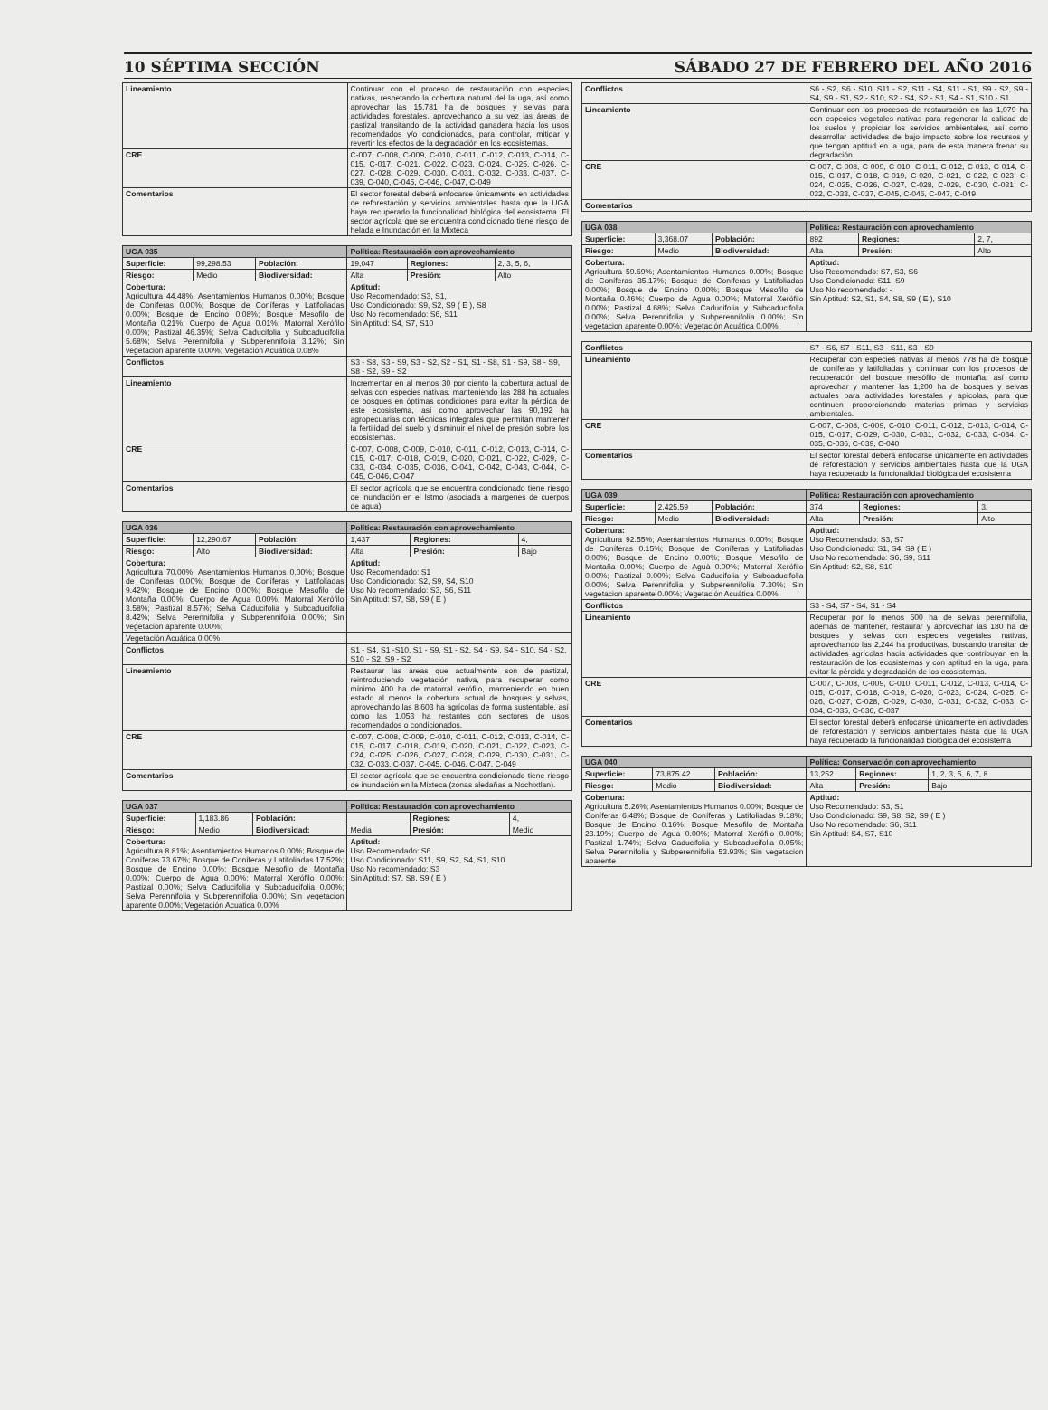10 SÉPTIMA SECCIÓN SÁBADO 27 DE FEBRERO DEL AÑO 2016
| Lineamiento | Continuar con el proceso de restauración con especies nativas, respetando la cobertura natural del la uga, así como aprovechar las 15,781 ha de bosques y selvas para actividades forestales, aprovechando a su vez las áreas de pastizal transitando de la actividad ganadera hacia los usos recomendados y/o condicionados, para controlar, mitigar y revertir los efectos de la degradación en los ecosistemas. |
| CRE | C-007, C-008, C-009, C-010, C-011, C-012, C-013, C-014, C-015, C-017, C-021, C-022, C-023, C-024, C-025, C-026, C-027, C-028, C-029, C-030, C-031, C-032, C-033, C-037, C-039, C-040, C-045, C-046, C-047, C-049 |
| Comentarios | El sector forestal deberá enfocarse únicamente en actividades de reforestación y servicios ambientales hasta que la UGA haya recuperado la funcionalidad biológica del ecosistema. El sector agrícola que se encuentra condicionado tiene riesgo de helada e Inundación en la Mixteca |
| UGA 035 | | | Política: Restauración con aprovechamiento | | |
| --- | --- | --- | --- | --- | --- |
| Superficie: | 99,298.53 | Población: | 19,047 | Regiones: | 2, 3, 5, 6, |
| Riesgo: | Medio | Biodiversidad: | Alta | Presión: | Alto |
| Cobertura: Agricultura 44.48%; Asentamientos Humanos 0.00%; Bosque de Coníferas 0.00%; Bosque de Coníferas y Latifoliadas 0.00%; Bosque de Encino 0.08%; Bosque Mesofilo de Montaña 0.21%; Cuerpo de Agua 0.01%; Matorral Xerófilo 0.00%; Pastizal 46.35%; Selva Caducifolia y Subcaducifolia 5.68%; Selva Perennifolia y Subperennifolia 3.12%; Sin vegetacion aparente 0.00%; Vegetación Acuática 0.08% | | | Aptitud: Uso Recomendado: S3, S1, Uso Condicionado: S9, S2, S9 ( E ), S8 Uso No recomendado: S6, S11 Sin Aptitud: S4, S7, S10 | | |
| Conflictos | | | S3 - S8, S3 - S9, S3 - S2, S2 - S1, S1 - S8, S1 - S9, S8 - S9, S8 - S2, S9 - S2 | | |
| Lineamiento | | | Incrementar en al menos 30 por ciento la cobertura actual de selvas con especies nativas, manteniendo las 288 ha actuales de bosques en óptimas condiciones para evitar la pérdida de este ecosistema, así como aprovechar las 90,192 ha agropecuarias con técnicas integrales que permitan mantener la fertilidad del suelo y disminuir el nivel de presión sobre los ecosistemas. | | |
| CRE | | | C-007, C-008, C-009, C-010, C-011, C-012, C-013, C-014, C-015, C-017, C-018, C-019, C-020, C-021, C-022, C-029, C-033, C-034, C-035, C-036, C-041, C-042, C-043, C-044, C-045, C-046, C-047 | | |
| Comentarios | | | El sector agrícola que se encuentra condicionado tiene riesgo de inundación en el Istmo (asociada a margenes de cuerpos de agua) | | |
| UGA 036 | | | Política: Restauración con aprovechamiento | | |
| --- | --- | --- | --- | --- | --- |
| Superficie: | 12,290.67 | Población: | 1,437 | Regiones: | 4, |
| Riesgo: | Alto | Biodiversidad: | Alta | Presión: | Bajo |
| Cobertura: Agricultura 70.00%; Asentamientos Humanos 0.00%; Bosque de Coníferas 0.00%; Bosque de Coníferas y Latifoliadas 9.42%; Bosque de Encino 0.00%; Bosque Mesofilo de Montaña 0.00%; Cuerpo de Agua 0.00%; Matorral Xerófilo 3.58%; Pastizal 8.57%; Selva Caducifolia y Subcaducifolia 8.42%; Selva Perennifolia y Subperennifolia 0.00%; Sin vegetacion aparente 0.00%; | | | Aptitud: Uso Recomendado: S1 Uso Condicionado: S2, S9, S4, S10 Uso No recomendado: S3, S6, S11 Sin Aptitud: S7, S8, S9 ( E ) | | |
| Vegetación Acuática 0.00% | | | | | |
| Conflictos | | | S1 - S4, S1 -S10, S1 - S9, S1 - S2, S4 - S9, S4 - S10, S4 - S2, S10 - S2, S9 - S2 | | |
| Lineamiento | | | Restaurar las áreas que actualmente son de pastizal, reintroduciendo vegetación nativa, para recuperar como mínimo 400 ha de matorral xerófilo, manteniendo en buen estado al menos la cobertura actual de bosques y selvas, aprovechando las 8,603 ha agrícolas de forma sustentable, así como las 1,053 ha restantes con sectores de usos recomendados o condicionados. | | |
| CRE | | | C-007, C-008, C-009, C-010, C-011, C-012, C-013, C-014, C-015, C-017, C-018, C-019, C-020, C-021, C-022, C-023, C-024, C-025, C-026, C-027, C-028, C-029, C-030, C-031, C-032, C-033, C-037, C-045, C-046, C-047, C-049 | | |
| Comentarios | | | El sector agrícola que se encuentra condicionado tiene riesgo de inundación en la Mixteca (zonas aledañas a Nochixtlan). | | |
| UGA 037 | | | Política: Restauración con aprovechamiento | | |
| --- | --- | --- | --- | --- | --- |
| Superficie: | 1,183.86 | Población: | | Regiones: | 4, |
| Riesgo: | Medio | Biodiversidad: | Media | Presión: | Medio |
| Cobertura: Agricultura 8.81%; Asentamientos Humanos 0.00%; Bosque de Coníferas 73.67%; Bosque de Coníferas y Latifoliadas 17.52%; Bosque de Encino 0.00%; Bosque Mesofilo de Montaña 0.00%; Cuerpo de Agua 0.00%; Matorral Xerófilo 0.00%; Pastizal 0.00%; Selva Caducifolia y Subcaducifolia 0.00%; Selva Perennifolia y Subperennifolia 0.00%; Sin vegetacion aparente 0.00%; Vegetación Acuática 0.00% | | | Aptitud: Uso Recomendado: S6 Uso Condicionado: S11, S9, S2, S4, S1, S10 Uso No recomendado: S3 Sin Aptitud: S7, S8, S9 ( E ) | | |
| Conflictos | S6 - S2, S6 - S10, S11 - S2, S11 - S4, S11 - S1, S9 - S2, S9 - S4, S9 - S1, S2 - S10, S2 - S4, S2 - S1, S4 - S1, S10 - S1 |
| Lineamiento | Continuar con los procesos de restauración en las 1,079 ha con especies vegetales nativas para regenerar la calidad de los suelos y propiciar los servicios ambientales, así como desarrollar actividades de bajo impacto sobre los recursos y que tengan aptitud en la uga, para de esta manera frenar su degradación. |
| CRE | C-007, C-008, C-009, C-010, C-011, C-012, C-013, C-014, C-015, C-017, C-018, C-019, C-020, C-021, C-022, C-023, C-024, C-025, C-026, C-027, C-028, C-029, C-030, C-031, C-032, C-033, C-037, C-045, C-046, C-047, C-049 |
| Comentarios | |
| UGA 038 | | | Política: Restauración con aprovechamiento | | |
| --- | --- | --- | --- | --- | --- |
| Superficie: | 3,368.07 | Población: | 892 | Regiones: | 2, 7, |
| Riesgo: | Medio | Biodiversidad: | Alta | Presión: | Alto |
| Cobertura: Agricultura 59.69%; Asentamientos Humanos 0.00%; Bosque de Coníferas 35.17%; Bosque de Coníferas y Latifoliadas 0.00%; Bosque de Encino 0.00%; Bosque Mesofilo de Montaña 0.46%; Cuerpo de Agua 0.00%; Matorral Xerófilo 0.00%; Pastizal 4.68%; Selva Caducifolia y Subcaducifolia 0.00%; Selva Perennifolia y Subperennifolia 0.00%; Sin vegetacion aparente 0.00%; Vegetación Acuática 0.00% | | | Aptitud: Uso Recomendado: S7, S3, S6 Uso Condicionado: S11, S9 Uso No recomendado: - Sin Aptitud: S2, S1, S4, S8, S9 ( E ), S10 | | |
| Conflictos | S7 - S6, S7 - S11, S3 - S11, S3 - S9 |
| Lineamiento | Recuperar con especies nativas al menos 778 ha de bosque de coníferas y latifoliadas y continuar con los procesos de recuperación del bosque mesófilo de montaña, así como aprovechar y mantener las 1,200 ha de bosques y selvas actuales para actividades forestales y apícolas, para que continuen proporcionando materias primas y servicios ambientales. |
| CRE | C-007, C-008, C-009, C-010, C-011, C-012, C-013, C-014, C-015, C-017, C-029, C-030, C-031, C-032, C-033, C-034, C-035, C-036, C-039, C-040 |
| Comentarios | El sector forestal deberá enfocarse únicamente en actividades de reforestación y servicios ambientales hasta que la UGA haya recuperado la funcionalidad biológica del ecosistema |
| UGA 039 | | | Política: Restauración con aprovechamiento | | |
| --- | --- | --- | --- | --- | --- |
| Superficie: | 2,425.59 | Población: | 374 | Regiones: | 3, |
| Riesgo: | Medio | Biodiversidad: | Alta | Presión: | Alto |
| Cobertura: Agricultura 92.55%; Asentamientos Humanos 0.00%; Bosque de Coníferas 0.15%; Bosque de Coníferas y Latifoliadas 0.00%; Bosque de Encino 0.00%; Bosque Mesofilo de Montaña 0.00%; Cuerpo de Aguà 0.00%; Matorral Xerófilo 0.00%; Pastizal 0.00%; Selva Caducifolia y Subcaducifolia 0.00%; Selva Perennifolia y Subperennifolia 7.30%; Sin vegetacion aparente 0.00%; Vegetación Acuática 0.00% | | | Aptitud: Uso Recomendado: S3, S7 Uso Condicionado: S1, S4, S9 ( E ) Uso No recomendado: S6, S9, S11 Sin Aptitud: S2, S8, S10 | | |
| Conflictos | | | S3 - S4, S7 - S4, S1 - S4 | | |
| Lineamiento | | | Recuperar por lo menos 600 ha de selvas perennifolia, además de mantener, restaurar y aprovechar las 180 ha de bosques y selvas con especies vegetales nativas, aprovechando las 2,244 ha productivas, buscando transitar de actividades agrícolas hacia actividades que contribuyan en la restauración de los ecosistemas y con aptitud en la uga, para evitar la pérdida y degradación de los ecosistemas. | | |
| CRE | | | C-007, C-008, C-009, C-010, C-011, C-012, C-013, C-014, C-015, C-017, C-018, C-019, C-020, C-023, C-024, C-025, C-026, C-027, C-028, C-029, C-030, C-031, C-032, C-033, C-034, C-035, C-036, C-037 | | |
| Comentarios | | | El sector forestal deberá enfocarse únicamente en actividades de reforestación y servicios ambientales hasta que la UGA haya recuperado la funcionalidad biológica del ecosistema | | |
| UGA 040 | | | Política: Conservación con aprovechamiento | | |
| --- | --- | --- | --- | --- | --- |
| Superficie: | 73,875.42 | Población: | 13,252 | Regiones: | 1, 2, 3, 5, 6, 7, 8 |
| Riesgo: | Medio | Biodiversidad: | Alta | Presión: | Bajo |
| Cobertura: Agricultura 5.26%; Asentamientos Humanos 0.00%; Bosque de Coníferas 6.48%; Bosque de Coníferas y Latifoliadas 9.18%; Bosque de Encino 0.16%; Bosque Mesofilo de Montaña 23.19%; Cuerpo de Agua 0.00%; Matorral Xerófilo 0.00%; Pastizal 1.74%; Selva Caducifolia y Subcaducifolia 0.05%; Selva Perennifolia y Subperennifolia 53.93%; Sin vegetacion aparente | | | Aptitud: Uso Recomendado: S3, S1 Uso Condicionado: S9, S8, S2, S9 ( E ) Uso No recomendado: S6, S11 Sin Aptitud: S4, S7, S10 | | |